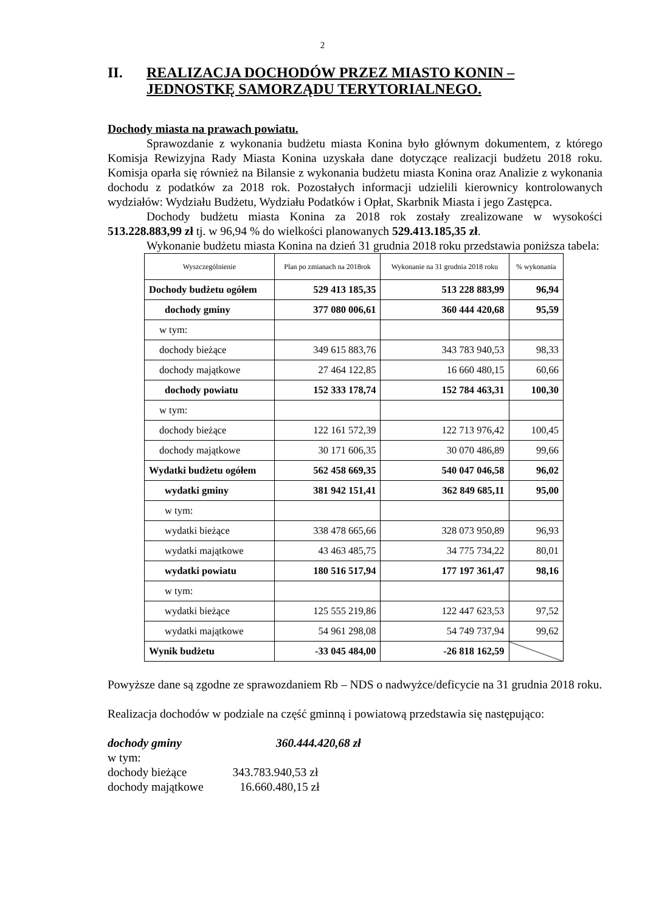2
II. REALIZACJA DOCHODÓW PRZEZ MIASTO KONIN –
JEDNOSTKĘ SAMORZĄDU TERYTORIALNEGO.
Dochody miasta na prawach powiatu.
Sprawozdanie z wykonania budżetu miasta Konina było głównym dokumentem, z którego Komisja Rewizyjna Rady Miasta Konina uzyskała dane dotyczące realizacji budżetu 2018 roku. Komisja oparła się również na Bilansie z wykonania budżetu miasta Konina oraz Analizie z wykonania dochodu z podatków za 2018 rok. Pozostałych informacji udzielili kierownicy kontrolowanych wydziałów: Wydziału Budżetu, Wydziału Podatków i Opłat, Skarbnik Miasta i jego Zastępca.
Dochody budżetu miasta Konina za 2018 rok zostały zrealizowane w wysokości 513.228.883,99 zł tj. w 96,94 % do wielkości planowanych 529.413.185,35 zł.
Wykonanie budżetu miasta Konina na dzień 31 grudnia 2018 roku przedstawia poniższa tabela:
| Wyszczególnienie | Plan po zmianach na 2018rok | Wykonanie na 31 grudnia 2018 roku | % wykonania |
| --- | --- | --- | --- |
| Dochody budżetu ogółem | 529 413 185,35 | 513 228 883,99 | 96,94 |
| dochody gminy | 377 080 006,61 | 360 444 420,68 | 95,59 |
| w tym: | | | |
| dochody bieżące | 349 615 883,76 | 343 783 940,53 | 98,33 |
| dochody majątkowe | 27 464 122,85 | 16 660 480,15 | 60,66 |
| dochody powiatu | 152 333 178,74 | 152 784 463,31 | 100,30 |
| w tym: | | | |
| dochody bieżące | 122 161 572,39 | 122 713 976,42 | 100,45 |
| dochody majątkowe | 30 171 606,35 | 30 070 486,89 | 99,66 |
| Wydatki budżetu ogółem | 562 458 669,35 | 540 047 046,58 | 96,02 |
| wydatki gminy | 381 942 151,41 | 362 849 685,11 | 95,00 |
| w tym: | | | |
| wydatki bieżące | 338 478 665,66 | 328 073 950,89 | 96,93 |
| wydatki majątkowe | 43 463 485,75 | 34 775 734,22 | 80,01 |
| wydatki powiatu | 180 516 517,94 | 177 197 361,47 | 98,16 |
| w tym: | | | |
| wydatki bieżące | 125 555 219,86 | 122 447 623,53 | 97,52 |
| wydatki majątkowe | 54 961 298,08 | 54 749 737,94 | 99,62 |
| Wynik budżetu | -33 045 484,00 | -26 818 162,59 | |
Powyższe dane są zgodne ze sprawozdaniem Rb – NDS o nadwyżce/deficycie na 31 grudnia 2018 roku.
Realizacja dochodów w podziale na część gminną i powiatową przedstawia się następująco:
dochody gminy 360.444.420,68 zł
w tym:
dochody bieżące 343.783.940,53 zł
dochody majątkowe 16.660.480,15 zł